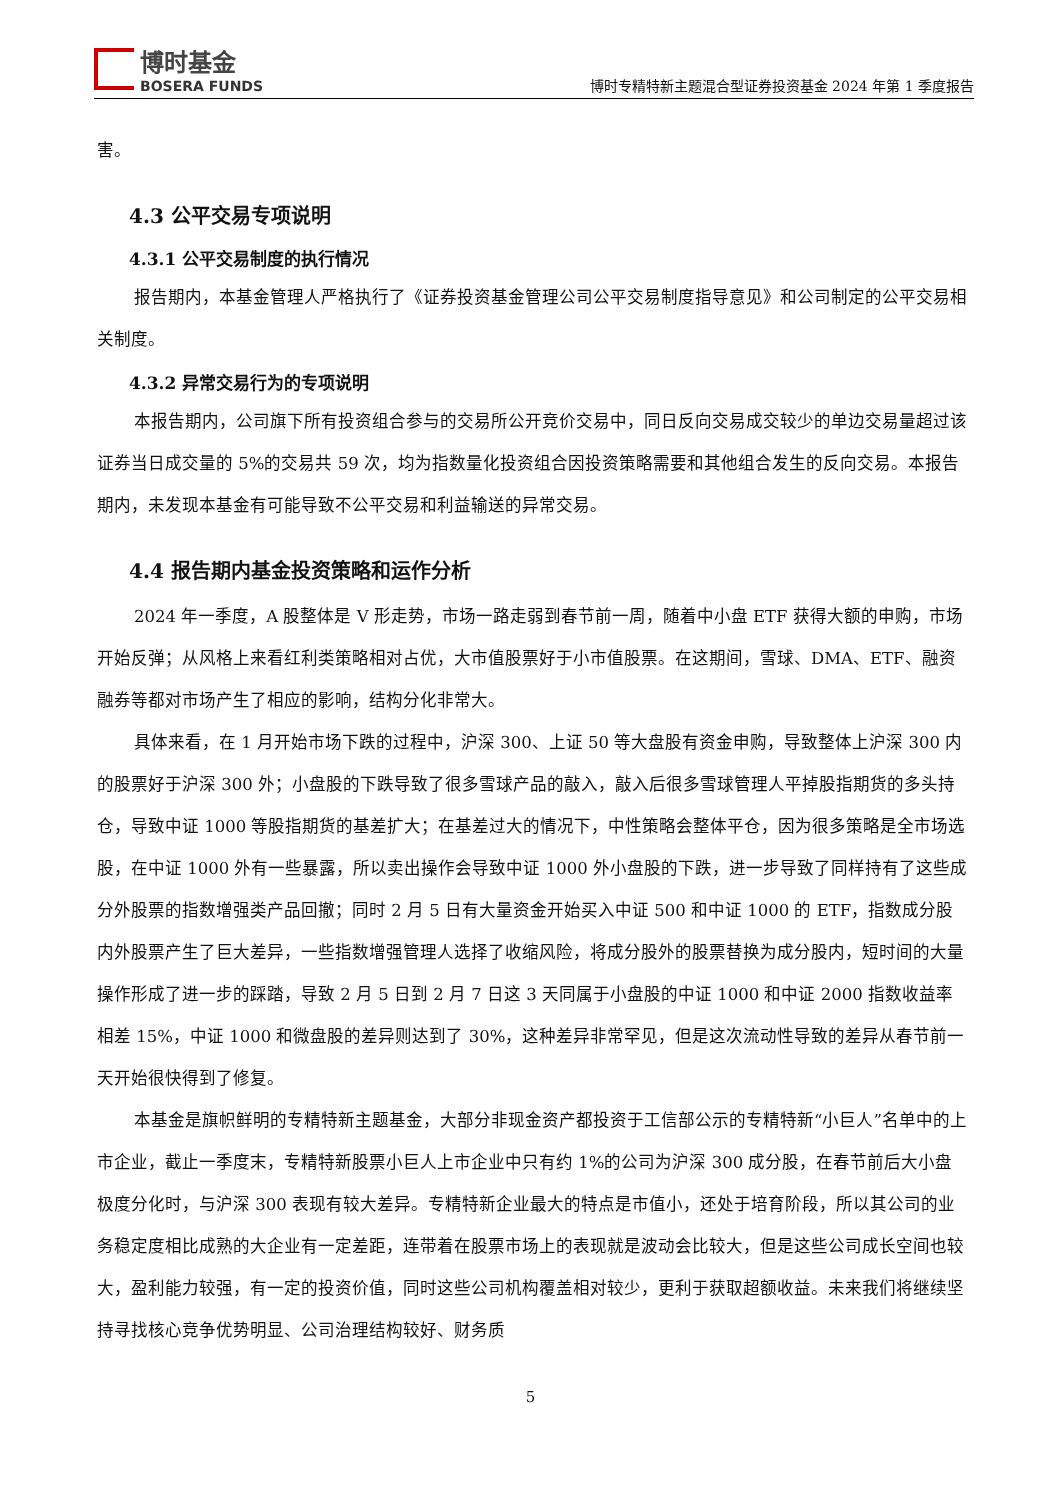博时基金
BOSERA FUNDS
博时专精特新主题混合型证券投资基金 2024 年第 1 季度报告
害。
4.3 公平交易专项说明
4.3.1 公平交易制度的执行情况
报告期内，本基金管理人严格执行了《证券投资基金管理公司公平交易制度指导意见》和公司制定的公平交易相关制度。
4.3.2 异常交易行为的专项说明
本报告期内，公司旗下所有投资组合参与的交易所公开竞价交易中，同日反向交易成交较少的单边交易量超过该证券当日成交量的 5%的交易共 59 次，均为指数量化投资组合因投资策略需要和其他组合发生的反向交易。本报告期内，未发现本基金有可能导致不公平交易和利益输送的异常交易。
4.4 报告期内基金投资策略和运作分析
2024 年一季度，A 股整体是 V 形走势，市场一路走弱到春节前一周，随着中小盘 ETF 获得大额的申购，市场开始反弹；从风格上来看红利类策略相对占优，大市值股票好于小市值股票。在这期间，雪球、DMA、ETF、融资融券等都对市场产生了相应的影响，结构分化非常大。
具体来看，在 1 月开始市场下跌的过程中，沪深 300、上证 50 等大盘股有资金申购，导致整体上沪深 300 内的股票好于沪深 300 外；小盘股的下跌导致了很多雪球产品的敲入，敲入后很多雪球管理人平掉股指期货的多头持仓，导致中证 1000 等股指期货的基差扩大；在基差过大的情况下，中性策略会整体平仓，因为很多策略是全市场选股，在中证 1000 外有一些暴露，所以卖出操作会导致中证 1000 外小盘股的下跌，进一步导致了同样持有了这些成分外股票的指数增强类产品回撤；同时 2 月 5 日有大量资金开始买入中证 500 和中证 1000 的 ETF，指数成分股内外股票产生了巨大差异，一些指数增强管理人选择了收缩风险，将成分股外的股票替换为成分股内，短时间的大量操作形成了进一步的踩踏，导致 2 月 5 日到 2 月 7 日这 3 天同属于小盘股的中证 1000 和中证 2000 指数收益率相差 15%，中证 1000 和微盘股的差异则达到了 30%，这种差异非常罕见，但是这次流动性导致的差异从春节前一天开始很快得到了修复。
本基金是旗帜鲜明的专精特新主题基金，大部分非现金资产都投资于工信部公示的专精特新“小巨人”名单中的上市企业，截止一季度末，专精特新股票小巨人上市企业中只有约 1%的公司为沪深 300 成分股，在春节前后大小盘极度分化时，与沪深 300 表现有较大差异。专精特新企业最大的特点是市值小，还处于培育阶段，所以其公司的业务稳定度相比成熟的大企业有一定差距，连带着在股票市场上的表现就是波动会比较大，但是这些公司成长空间也较大，盈利能力较强，有一定的投资价值，同时这些公司机构覆盖相对较少，更利于获取超额收益。未来我们将继续坚持寻找核心竞争优势明显、公司治理结构较好、财务质
5